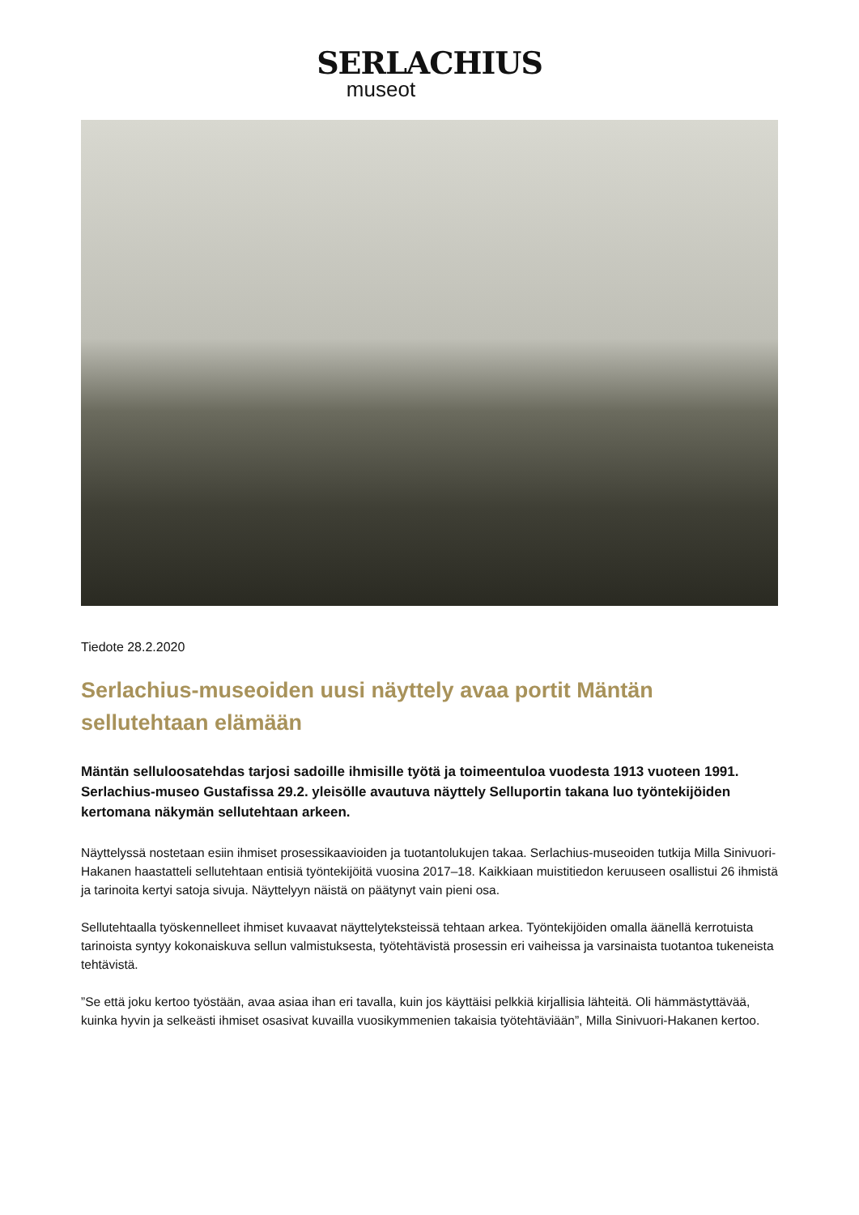SERLACHIUS
museot
Tiedote 28.2.2020
Serlachius-museoiden uusi näyttely avaa portit Mäntän sellutehtaan elämään
Mäntän selluloosatehdas tarjosi sadoille ihmisille työtä ja toimeentuloa vuodesta 1913 vuoteen 1991. Serlachius-museo Gustafissa 29.2. yleisölle avautuva näyttely Selluportin takana luo työntekijöiden kertomana näkymän sellutehtaan arkeen.
Näyttelyssä nostetaan esiin ihmiset prosessikaavioiden ja tuotantolukujen takaa. Serlachius-museoiden tutkija Milla Sinivuori-Hakanen haastatteli sellutehtaan entisiä työntekijöitä vuosina 2017–18. Kaikkiaan muistitiedon keruuseen osallistui 26 ihmistä ja tarinoita kertyi satoja sivuja. Näyttelyyn näistä on päätynyt vain pieni osa.
Sellutehtaalla työskennelleet ihmiset kuvaavat näyttelyteksteissä tehtaan arkea. Työntekijöiden omalla äänellä kerrotuista tarinoista syntyy kokonaiskuva sellun valmistuksesta, työtehtävistä prosessin eri vaiheissa ja varsinaista tuotantoa tukeneista tehtävistä.
”Se että joku kertoo työstään, avaa asiaa ihan eri tavalla, kuin jos käyttäisi pelkkiä kirjallisia lähteitä. Oli hämmästyttävää, kuinka hyvin ja selkeästi ihmiset osasivat kuvailla vuosikymmenien takaisia työtehtäviään”, Milla Sinivuori-Hakanen kertoo.